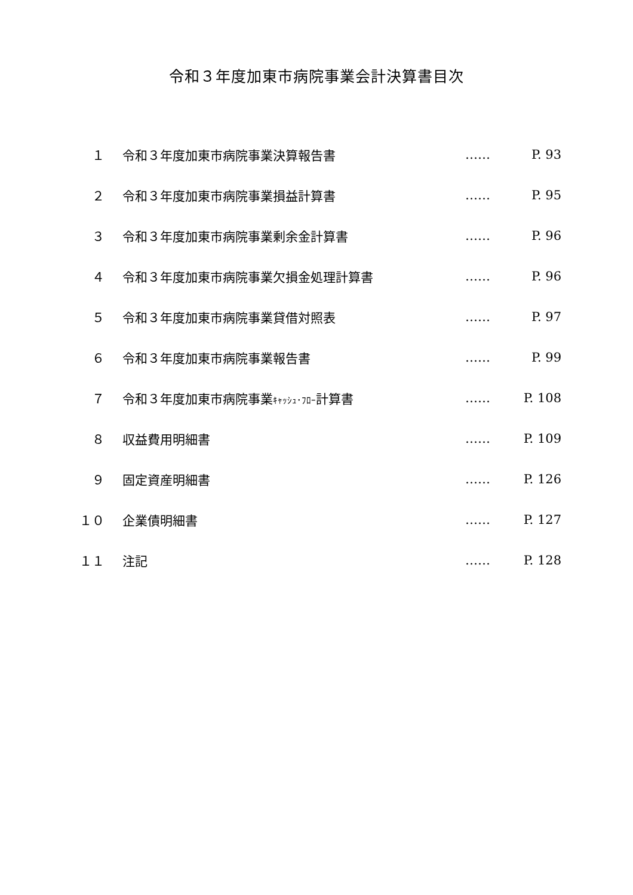令和３年度加東市病院事業会計決算書目次
| １ | 令和３年度加東市病院事業決算報告書 | …… | P. 93 |
| ２ | 令和３年度加東市病院事業損益計算書 | …… | P. 95 |
| ３ | 令和３年度加東市病院事業剰余金計算書 | …… | P. 96 |
| ４ | 令和３年度加東市病院事業欠損金処理計算書 | …… | P. 96 |
| ５ | 令和３年度加東市病院事業貸借対照表 | …… | P. 97 |
| ６ | 令和３年度加東市病院事業報告書 | …… | P. 99 |
| ７ | 令和３年度加東市病院事業 ｷｬｯｼｭ･ﾌﾛｰ 計算書 | …… | P. 108 |
| ８ | 収益費用明細書 | …… | P. 109 |
| ９ | 固定資産明細書 | …… | P. 126 |
| １０ | 企業債明細書 | …… | P. 127 |
| １１ | 注記 | …… | P. 128 |